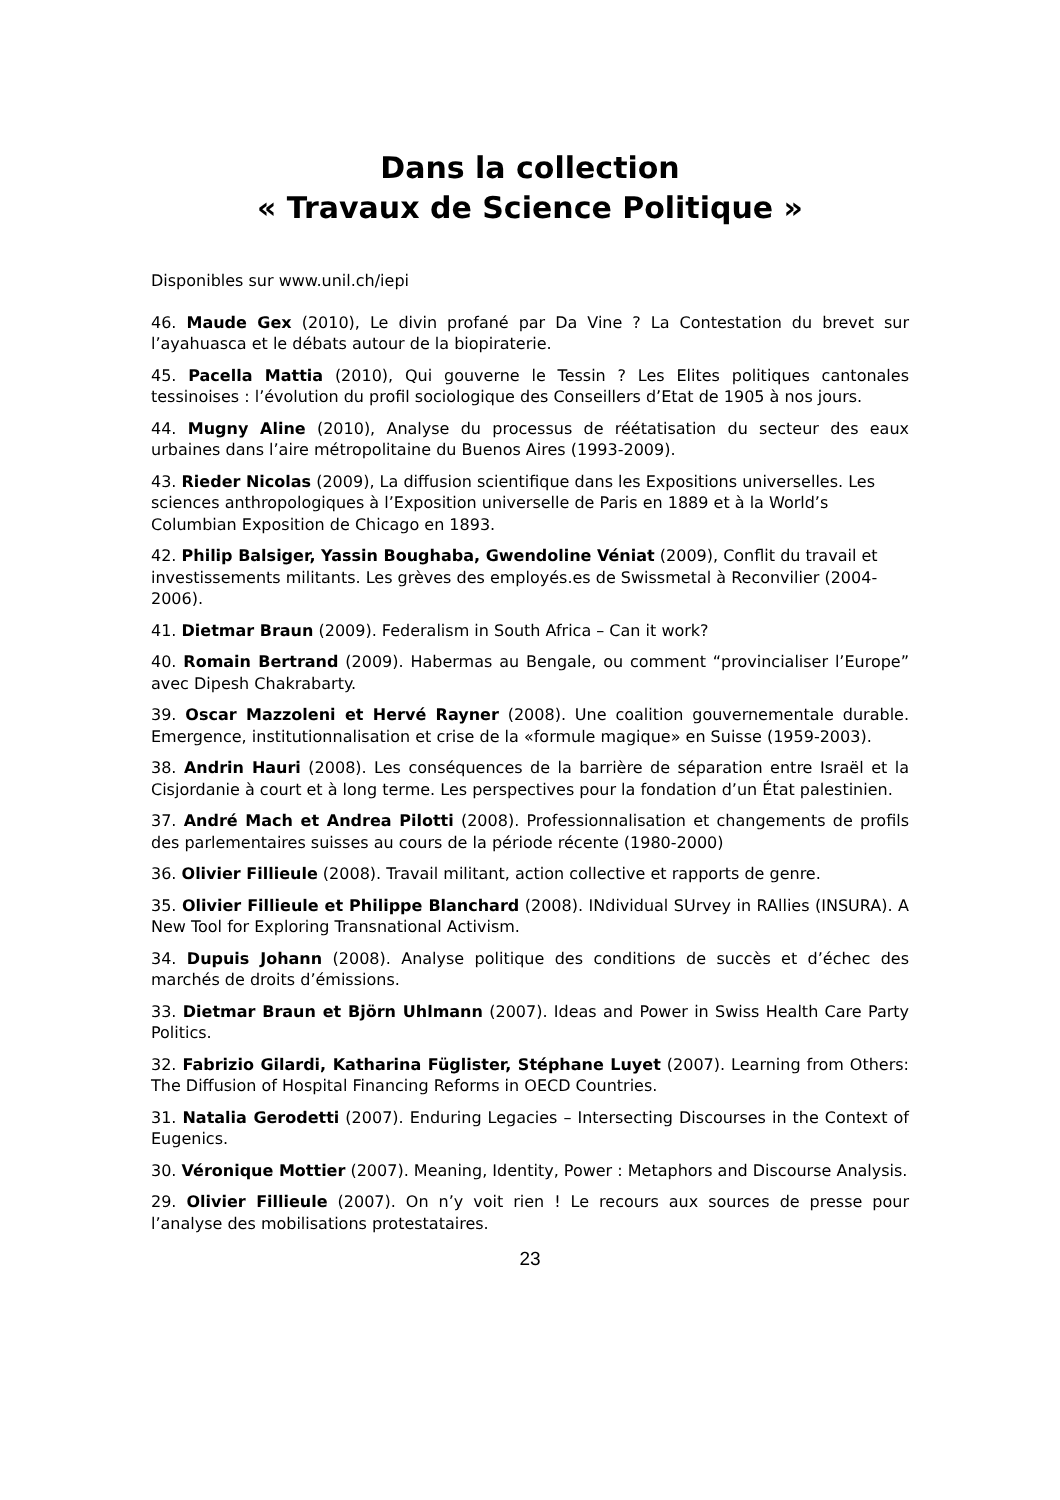Dans la collection
« Travaux de Science Politique »
Disponibles sur www.unil.ch/iepi
46. Maude Gex (2010), Le divin profané par Da Vine ? La Contestation du brevet sur l’ayahuasca et le débats autour de la biopiraterie.
45. Pacella Mattia (2010), Qui gouverne le Tessin ? Les Elites politiques cantonales tessinoises : l’évolution du profil sociologique des Conseillers d’Etat de 1905 à nos jours.
44. Mugny Aline (2010), Analyse du processus de réétatisation du secteur des eaux urbaines dans l’aire métropolitaine du Buenos Aires (1993-2009).
43. Rieder Nicolas (2009), La diffusion scientifique dans les Expositions universelles. Les sciences anthropologiques à l’Exposition universelle de Paris en 1889 et à la World’s Columbian Exposition de Chicago en 1893.
42. Philip Balsiger, Yassin Boughaba, Gwendoline Véniat (2009), Conflit du travail et investissements militants. Les grèves des employés.es de Swissmetal à Reconvilier (2004-2006).
41. Dietmar Braun (2009). Federalism in South Africa – Can it work?
40. Romain Bertrand (2009). Habermas au Bengale, ou comment “provincialiser l’Europe” avec Dipesh Chakrabarty.
39. Oscar Mazzoleni et Hervé Rayner (2008). Une coalition gouvernementale durable. Emergence, institutionnalisation et crise de la «formule magique» en Suisse (1959-2003).
38. Andrin Hauri (2008). Les conséquences de la barrière de séparation entre Israël et la Cisjordanie à court et à long terme. Les perspectives pour la fondation d’un État palestinien.
37. André Mach et Andrea Pilotti (2008). Professionnalisation et changements de profils des parlementaires suisses au cours de la période récente (1980-2000)
36. Olivier Fillieule (2008). Travail militant, action collective et rapports de genre.
35. Olivier Fillieule et Philippe Blanchard (2008). INdividual SUrvey in RAllies (INSURA). A New Tool for Exploring Transnational Activism.
34. Dupuis Johann (2008). Analyse politique des conditions de succès et d’échec des marchés de droits d’émissions.
33. Dietmar Braun et Björn Uhlmann (2007). Ideas and Power in Swiss Health Care Party Politics.
32. Fabrizio Gilardi, Katharina Füglister, Stéphane Luyet (2007). Learning from Others: The Diffusion of Hospital Financing Reforms in OECD Countries.
31. Natalia Gerodetti (2007). Enduring Legacies – Intersecting Discourses in the Context of Eugenics.
30. Véronique Mottier (2007). Meaning, Identity, Power : Metaphors and Discourse Analysis.
29. Olivier Fillieule (2007). On n’y voit rien ! Le recours aux sources de presse pour l’analyse des mobilisations protestataires.
23